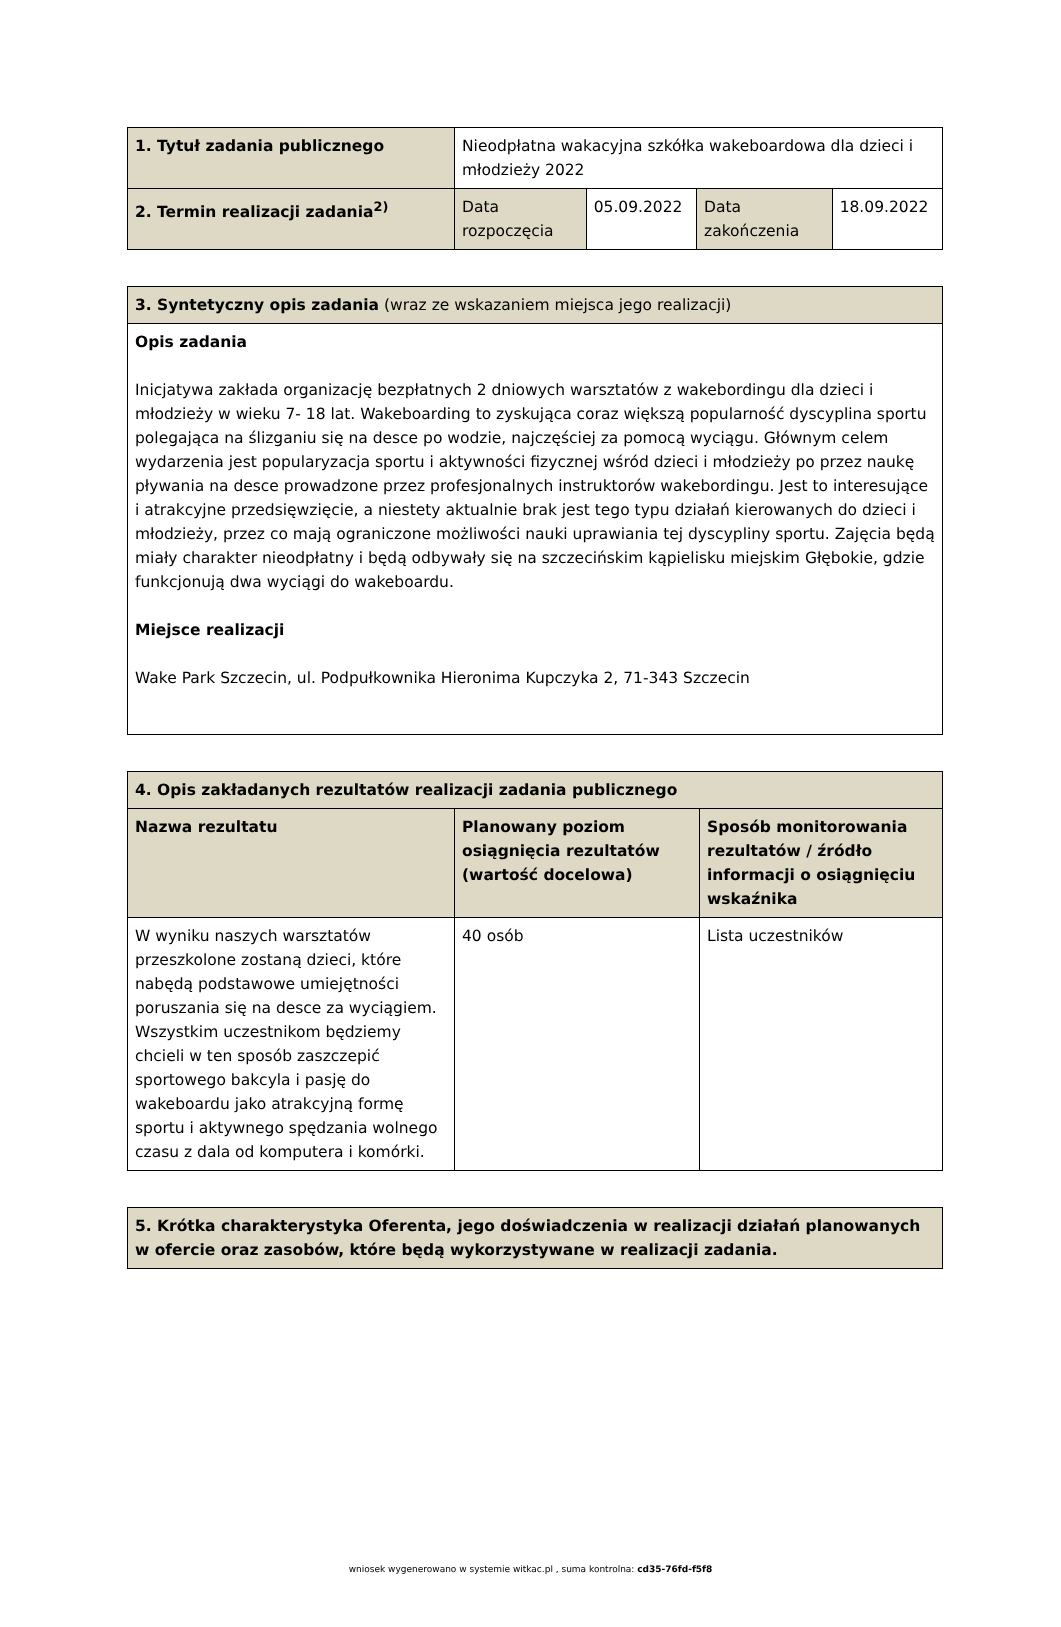| 1. Tytuł zadania publicznego | Nieodpłatna wakacyjna szkółka wakeboardowa dla dzieci i młodzieży 2022 | | | |
| 2. Termin realizacji zadania<sup>2)</sup> | Data rozpoczęcia | 05.09.2022 | Data zakończenia | 18.09.2022 |
| 3. Syntetyczny opis zadania (wraz ze wskazaniem miejsca jego realizacji) |
| Opis zadania Inicjatywa zakłada organizację bezpłatnych 2 dniowych warsztatów z wakebordingu dla dzieci i młodzieży w wieku 7- 18 lat. Wakeboarding to zyskująca coraz większą popularność dyscyplina sportu polegająca na ślizganiu się na desce po wodzie, najczęściej za pomocą wyciągu. Głównym celem wydarzenia jest popularyzacja sportu i aktywności fizycznej wśród dzieci i młodzieży po przez naukę pływania na desce prowadzone przez profesjonalnych instruktorów wakebordingu. Jest to interesujące i atrakcyjne przedsięwzięcie, a niestety aktualnie brak jest tego typu działań kierowanych do dzieci i młodzieży, przez co mają ograniczone możliwości nauki uprawiania tej dyscypliny sportu. Zajęcia będą miały charakter nieodpłatny i będą odbywały się na szczecińskim kąpielisku miejskim Głębokie, gdzie funkcjonują dwa wyciągi do wakeboardu. Miejsce realizacji Wake Park Szczecin, ul. Podpułkownika Hieronima Kupczyka 2, 71-343 Szczecin |
| 4. Opis zakładanych rezultatów realizacji zadania publicznego | | |
| --- | --- | --- |
| Nazwa rezultatu | Planowany poziom osiągnięcia rezultatów (wartość docelowa) | Sposób monitorowania rezultatów / źródło informacji o osiągnięciu wskaźnika |
| W wyniku naszych warsztatów przeszkolone zostaną dzieci, które nabędą podstawowe umiejętności poruszania się na desce za wyciągiem. Wszystkim uczestnikom będziemy chcieli w ten sposób zaszczepić sportowego bakcyla i pasję do wakeboardu jako atrakcyjną formę sportu i aktywnego spędzania wolnego czasu z dala od komputera i komórki. | 40 osób | Lista uczestników |
| 5. Krótka charakterystyka Oferenta, jego doświadczenia w realizacji działań planowanych w ofercie oraz zasobów, które będą wykorzystywane w realizacji zadania. |
| --- |
wniosek wygenerowano w systemie witkac.pl , suma kontrolna: cd35-76fd-f5f8